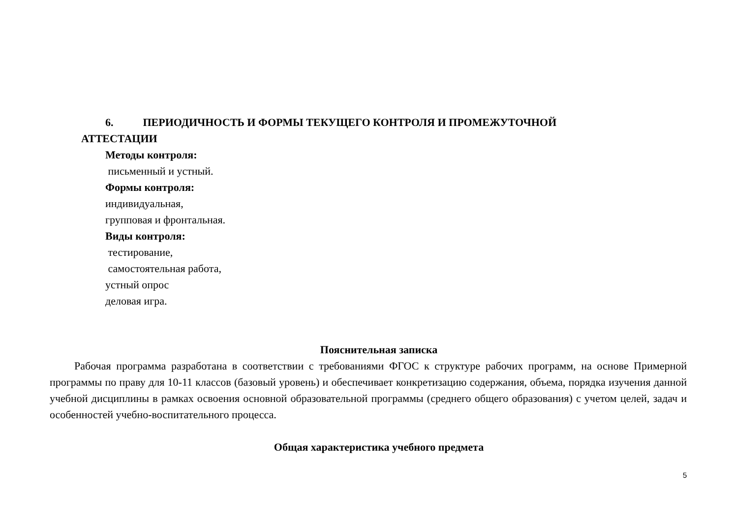6. ПЕРИОДИЧНОСТЬ И ФОРМЫ ТЕКУЩЕГО КОНТРОЛЯ И ПРОМЕЖУТОЧНОЙ
АТТЕСТАЦИИ
Методы контроля:
письменный и устный.
Формы контроля:
индивидуальная,
групповая и фронтальная.
Виды контроля:
тестирование,
самостоятельная работа,
устный опрос
деловая игра.
Пояснительная записка
Рабочая программа разработана в соответствии с требованиями ФГОС к структуре рабочих программ, на основе Примерной программы по праву для 10-11 классов (базовый уровень) и обеспечивает конкретизацию содержания, объема, порядка изучения данной учебной дисциплины в рамках освоения основной образовательной программы (среднего общего образования) с учетом целей, задач и особенностей учебно-воспитательного процесса.
Общая характеристика учебного предмета
5